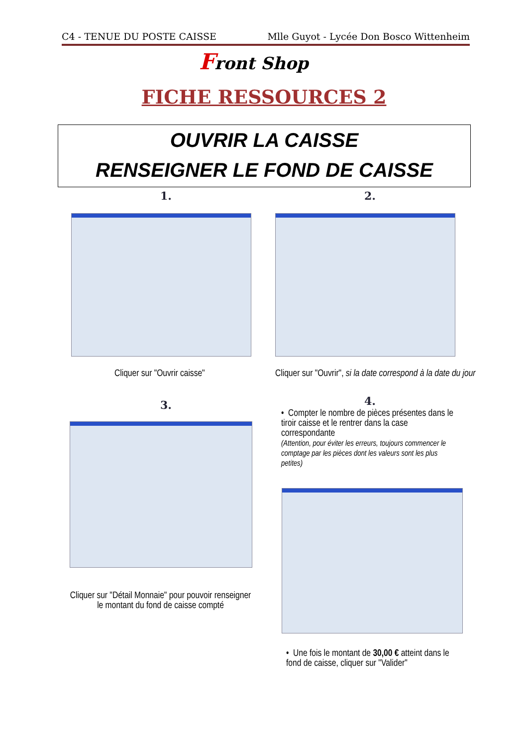C4 - TENUE DU POSTE CAISSE Mlle Guyot - Lycée Don Bosco Wittenheim
Front Shop
FICHE RESSOURCES 2
OUVRIR LA CAISSE
RENSEIGNER LE FOND DE CAISSE
1. 2.
Cliquer sur "Ouvrir caisse"
Cliquer sur "Ouvrir", si la date correspond à la date du jour
3. 4.
Cliquer sur "Détail Monnaie" pour pouvoir renseigner le montant du fond de caisse compté
• Compter le nombre de pièces présentes dans le tiroir caisse et le rentrer dans la case correspondante
(Attention, pour éviter les erreurs, toujours commencer le comptage par les pièces dont les valeurs sont les plus petites)
• Une fois le montant de 30,00 € atteint dans le fond de caisse, cliquer sur "Valider"